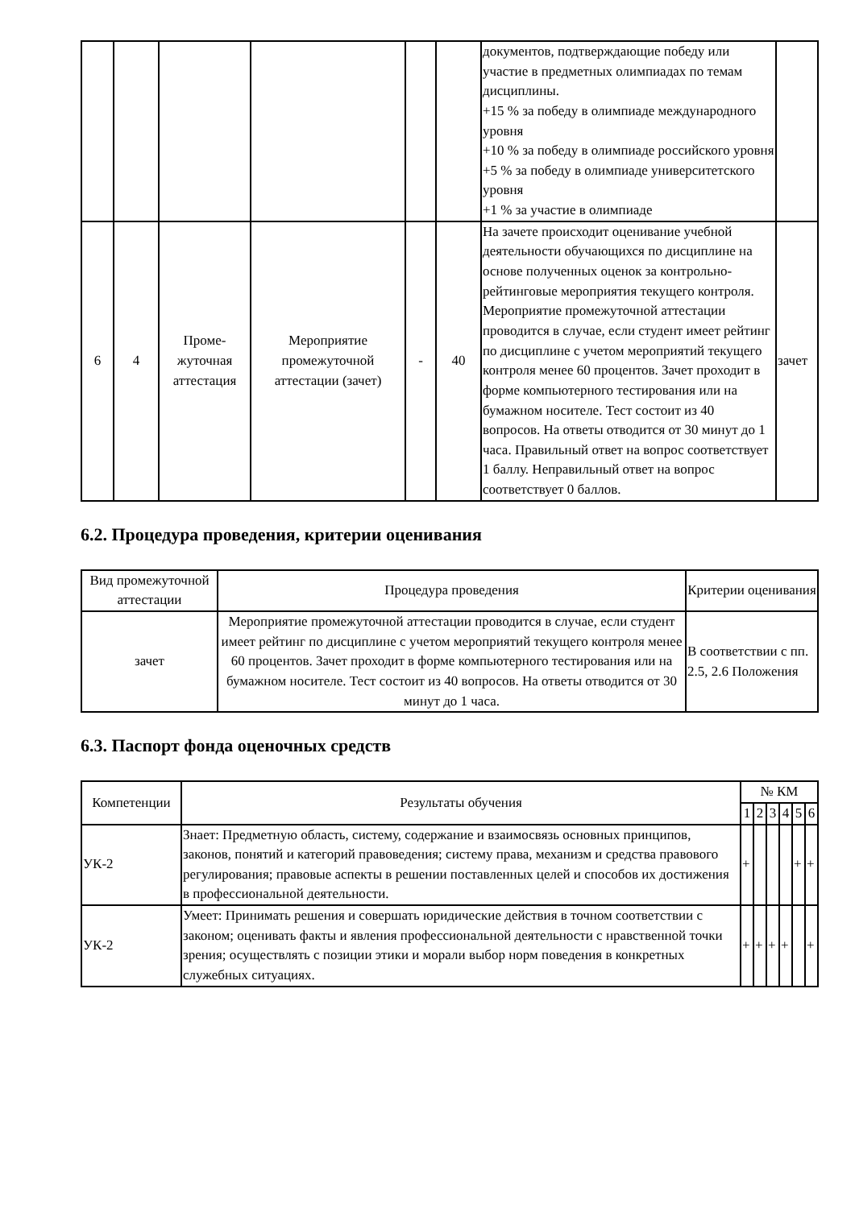| | | | | | | документов, подтверждающие победу или участие в предметных олимпиадах по темам дисциплины. +15 % за победу в олимпиаде международного уровня +10 % за победу в олимпиаде российского уровня +5 % за победу в олимпиаде университетского уровня +1 % за участие в олимпиаде | |
| 6 | 4 | Проме- жуточная аттестация | Мероприятие промежуточной аттестации (зачет) | - | 40 | На зачете происходит оценивание учебной деятельности обучающихся по дисциплине на основе полученных оценок за контрольно-рейтинговые мероприятия текущего контроля. Мероприятие промежуточной аттестации проводится в случае, если студент имеет рейтинг по дисциплине с учетом мероприятий текущего контроля менее 60 процентов. Зачет проходит в форме компьютерного тестирования или на бумажном носителе. Тест состоит из 40 вопросов. На ответы отводится от 30 минут до 1 часа. Правильный ответ на вопрос соответствует 1 баллу. Неправильный ответ на вопрос соответствует 0 баллов. | зачет |
6.2. Процедура проведения, критерии оценивания
| Вид промежуточной аттестации | Процедура проведения | Критерии оценивания |
| --- | --- | --- |
| зачет | Мероприятие промежуточной аттестации проводится в случае, если студент имеет рейтинг по дисциплине с учетом мероприятий текущего контроля менее 60 процентов. Зачет проходит в форме компьютерного тестирования или на бумажном носителе. Тест состоит из 40 вопросов. На ответы отводится от 30 минут до 1 часа. | В соответствии с пп. 2.5, 2.6 Положения |
6.3. Паспорт фонда оценочных средств
| Компетенции | Результаты обучения | № КМ | | | | | |
| --- | --- | --- | --- | --- | --- | --- | --- |
| | | 1 | 2 | 3 | 4 | 5 | 6 |
| УК-2 | Знает: Предметную область, систему, содержание и взаимосвязь основных принципов, законов, понятий и категорий правоведения; систему права, механизм и средства правового регулирования; правовые аспекты в решении поставленных целей и способов их достижения в профессиональной деятельности. | + | | | | + | + |
| УК-2 | Умеет: Принимать решения и совершать юридические действия в точном соответствии с законом; оценивать факты и явления профессиональной деятельности с нравственной точки зрения; осуществлять с позиции этики и морали выбор норм поведения в конкретных служебных ситуациях. | + | + | + | + | | + |